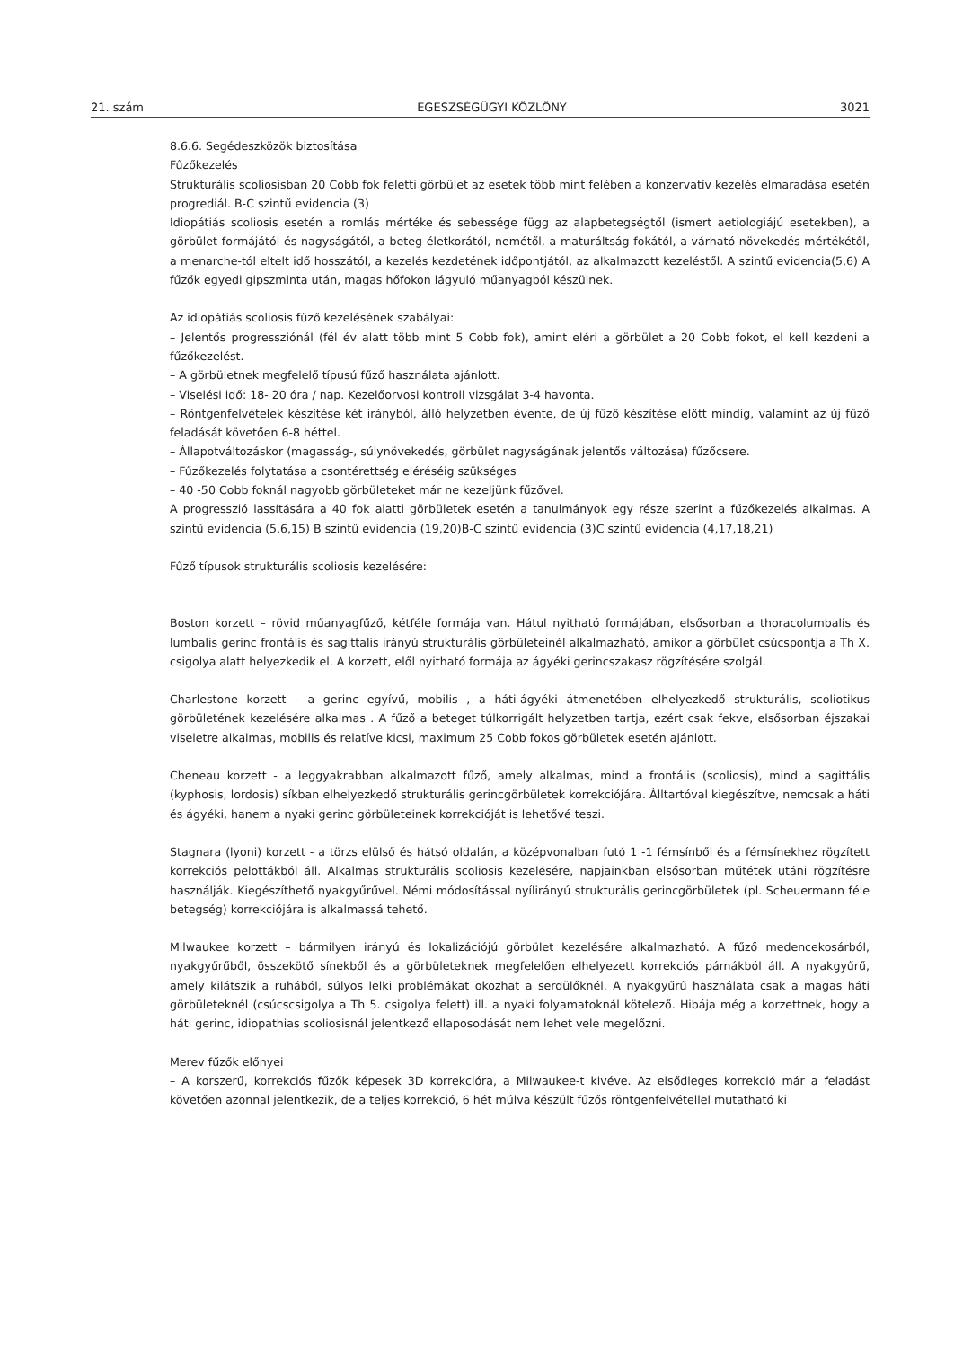21. szám EGÉSZSÉGÜGYI KÖZLÖNY 3021
8.6.6. Segédeszközök biztosítása
Fűzőkezelés
Strukturális scoliosisban 20 Cobb fok feletti görbület az esetek több mint felében a konzervatív kezelés elmaradása esetén progrediál. B-C szintű evidencia (3)
Idiopátiás scoliosis esetén a romlás mértéke és sebessége függ az alapbetegségtől (ismert aetiologiájú esetekben), a görbület formájától és nagyságától, a beteg életkorától, nemétől, a maturáltság fokától, a várható növekedés mértékétől, a menarche-tól eltelt idő hosszától, a kezelés kezdetének időpontjától, az alkalmazott kezeléstől. A szintű evidencia(5,6) A fűzők egyedi gipszminta után, magas hőfokon lágyuló műanyagból készülnek.
Az idiopátiás scoliosis fűző kezelésének szabályai:
– Jelentős progressziónál (fél év alatt több mint 5 Cobb fok), amint eléri a görbület a 20 Cobb fokot, el kell kezdeni a fűzőkezelést.
– A görbületnek megfelelő típusú fűző használata ajánlott.
– Viselési idő: 18- 20 óra / nap. Kezelőorvosi kontroll vizsgálat 3-4 havonta.
– Röntgenfelvételek készítése két irányból, álló helyzetben évente, de új fűző készítése előtt mindig, valamint az új fűző feladását követően 6-8 héttel.
– Állapotváltozáskor (magasság-, súlynövekedés, görbület nagyságának jelentős változása) fűzőcsere.
– Fűzőkezelés folytatása a csontérettség eléréséig szükséges
– 40 -50 Cobb foknál nagyobb görbületeket már ne kezeljünk fűzővel.
A progresszió lassítására a 40 fok alatti görbületek esetén a tanulmányok egy része szerint a fűzőkezelés alkalmas. A szintű evidencia (5,6,15) B szintű evidencia (19,20)B-C szintű evidencia (3)C szintű evidencia (4,17,18,21)
Fűző típusok strukturális scoliosis kezelésére:
Boston korzett – rövid műanyagfűző, kétféle formája van. Hátul nyitható formájában, elsősorban a thoracolumbalis és lumbalis gerinc frontális és sagittalis irányú strukturális görbületeinél alkalmazható, amikor a görbület csúcspontja a Th X. csigolya alatt helyezkedik el. A korzett, elől nyitható formája az ágyéki gerincszakasz rögzítésére szolgál.
Charlestone korzett - a gerinc egyívű, mobilis , a háti-ágyéki átmenetében elhelyezkedő strukturális, scoliotikus görbületének kezelésére alkalmas . A fűző a beteget túlkorrigált helyzetben tartja, ezért csak fekve, elsősorban éjszakai viseletre alkalmas, mobilis és relatíve kicsi, maximum 25 Cobb fokos görbületek esetén ajánlott.
Cheneau korzett - a leggyakrabban alkalmazott fűző, amely alkalmas, mind a frontális (scoliosis), mind a sagittális (kyphosis, lordosis) síkban elhelyezkedő strukturális gerincgörbületek korrekciójára. Álltartóval kiegészítve, nemcsak a háti és ágyéki, hanem a nyaki gerinc görbületeinek korrekcióját is lehetővé teszi.
Stagnara (lyoni) korzett - a törzs elülső és hátsó oldalán, a középvonalban futó 1 -1 fémsínből és a fémsínekhez rögzített korrekciós pelottákból áll. Alkalmas strukturális scoliosis kezelésére, napjainkban elsősorban műtétek utáni rögzítésre használják. Kiegészíthető nyakgyűrűvel. Némi módosítással nyílirányú strukturális gerincgörbületek (pl. Scheuermann féle betegség) korrekciójára is alkalmassá tehető.
Milwaukee korzett – bármilyen irányú és lokalizációjú görbület kezelésére alkalmazható. A fűző medencekosárból, nyakgyűrűből, összekötő sínekből és a görbületeknek megfelelően elhelyezett korrekciós párnákból áll. A nyakgyűrű, amely kilátszik a ruhából, súlyos lelki problémákat okozhat a serdülőknél. A nyakgyűrű használata csak a magas háti görbületeknél (csúcscsigolya a Th 5. csigolya felett) ill. a nyaki folyamatoknál kötelező. Hibája még a korzettnek, hogy a háti gerinc, idiopathias scoliosisnál jelentkező ellaposodását nem lehet vele megelőzni.
Merev fűzők előnyei
– A korszerű, korrekciós fűzők képesek 3D korrekcióra, a Milwaukee-t kivéve. Az elsődleges korrekció már a feladást követően azonnal jelentkezik, de a teljes korrekció, 6 hét múlva készült fűzős röntgenfelvétellel mutatható ki